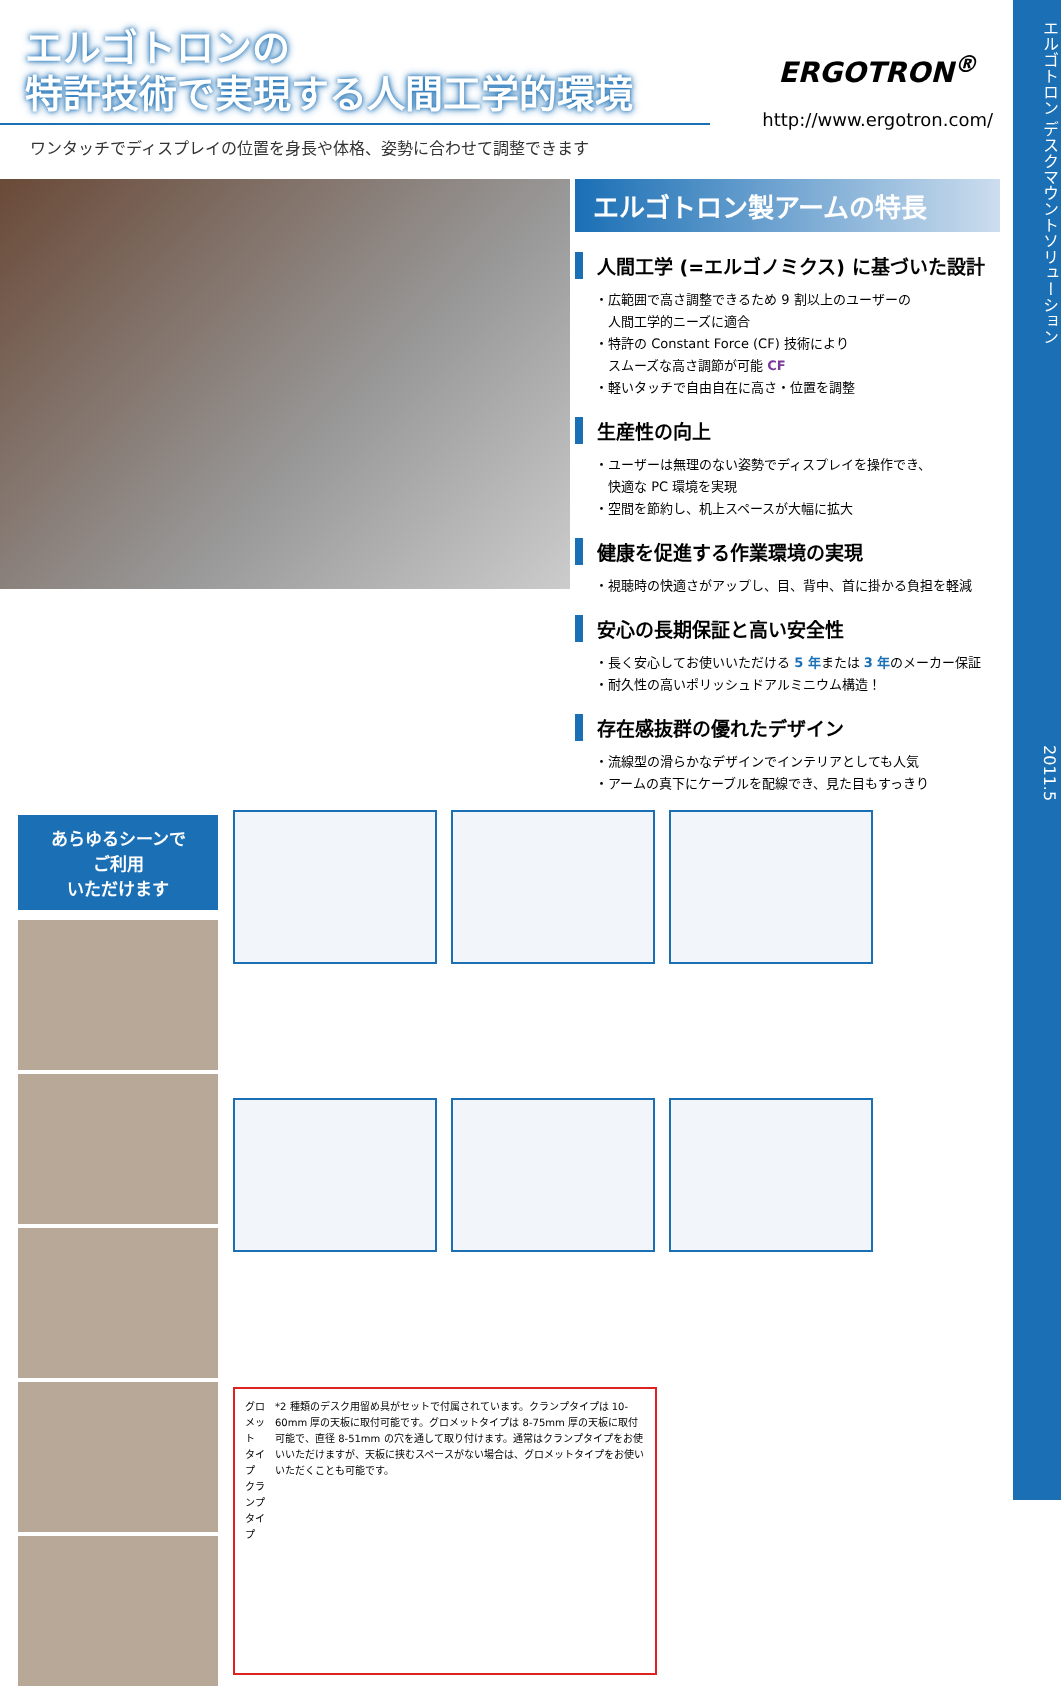エルゴトロン デスクマウントソリューション　　　　　　　　　　　　　　　　　　　　　　　　　2011.5
エルゴトロンの
特許技術で実現する人間工学的環境
ワンタッチでディスプレイの位置を身長や体格、姿勢に合わせて調整できます
ERGOTRON<sup>®</sup>
http://www.ergotron.com/
エルゴトロン製アームの特長
人間工学 (=エルゴノミクス) に基づいた設計
・広範囲で高さ調整できるため 9 割以上のユーザーの
　人間工学的ニーズに適合
・特許の Constant Force (CF) 技術により
　スムーズな高さ調節が可能 CF
・軽いタッチで自由自在に高さ・位置を調整
生産性の向上
・ユーザーは無理のない姿勢でディスプレイを操作でき、
　快適な PC 環境を実現
・空間を節約し、机上スペースが大幅に拡大
健康を促進する作業環境の実現
・視聴時の快適さがアップし、目、背中、首に掛かる負担を軽減
安心の長期保証と高い安全性
・長く安心してお使いいただける 5 年または 3 年のメーカー保証
・耐久性の高いポリッシュドアルミニウム構造！
存在感抜群の優れたデザイン
・流線型の滑らかなデザインでインテリアとしても人気
・アームの真下にケーブルを配線でき、見た目もすっきり
あらゆるシーンで
ご利用
いただけます
グロメット
タイプ　クランプ
タイプ
*2 種類のデスク用留め具がセットで付属されています。クランプタイプは 10-60mm 厚の天板に取付可能です。グロメットタイプは 8-75mm 厚の天板に取付可能で、直径 8-51mm の穴を通して取り付けます。通常はクランプタイプをお使いいただけますが、天板に挟むスペースがない場合は、グロメットタイプをお使いいただくことも可能です。